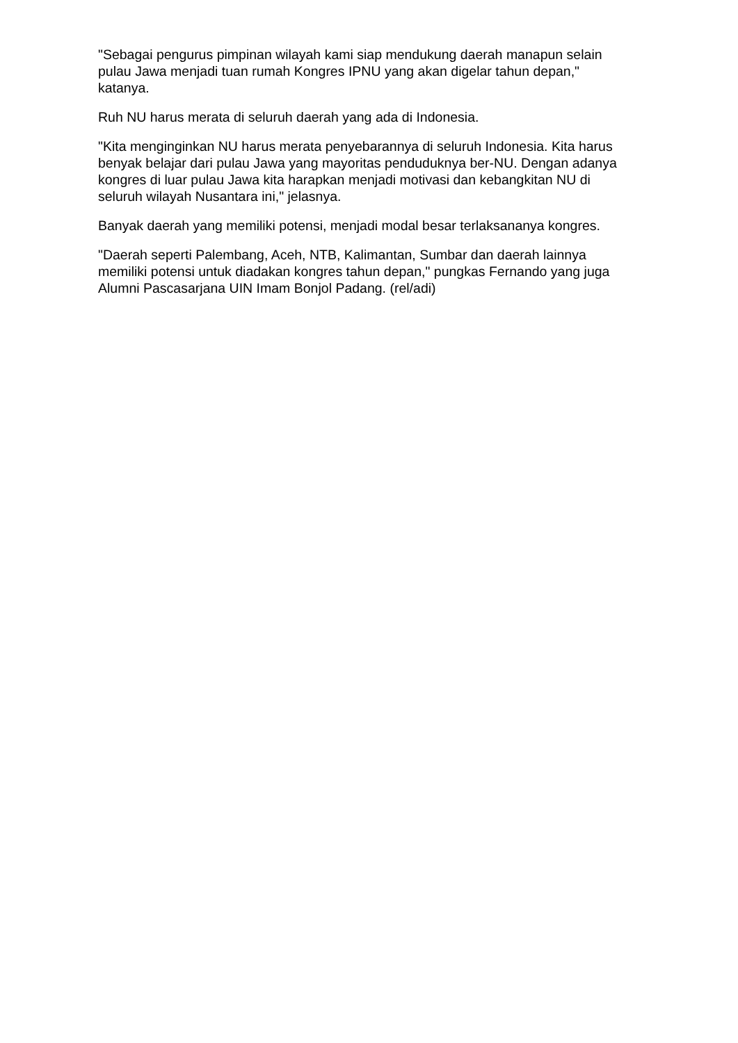"Sebagai pengurus pimpinan wilayah kami siap mendukung daerah manapun selain pulau Jawa menjadi tuan rumah Kongres IPNU yang akan digelar tahun depan," katanya.
Ruh NU harus merata di seluruh daerah yang ada di Indonesia.
"Kita menginginkan NU harus merata penyebarannya di seluruh Indonesia. Kita harus benyak belajar dari pulau Jawa yang mayoritas penduduknya ber-NU. Dengan adanya kongres di luar pulau Jawa kita harapkan menjadi motivasi dan kebangkitan NU di seluruh wilayah Nusantara ini," jelasnya.
Banyak daerah yang memiliki potensi, menjadi modal besar terlaksananya kongres.
"Daerah seperti Palembang, Aceh, NTB, Kalimantan, Sumbar dan daerah lainnya memiliki potensi untuk diadakan kongres tahun depan," pungkas Fernando yang juga Alumni Pascasarjana UIN Imam Bonjol Padang. (rel/adi)